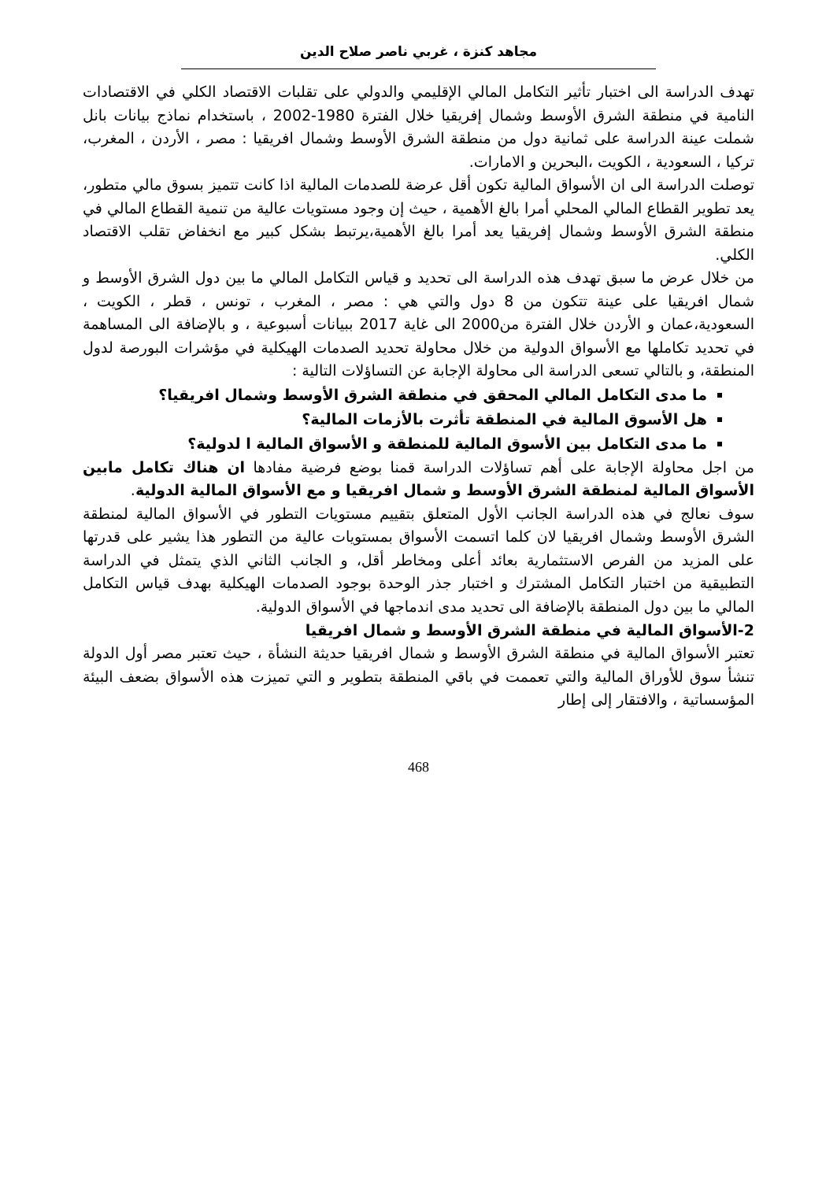مجاهد كنزة ، غربي ناصر صلاح الدين
تهدف الدراسة الى اختبار تأثير التكامل المالي الإقليمي والدولي على تقلبات الاقتصاد الكلي في الاقتصادات النامية في منطقة الشرق الأوسط وشمال إفريقيا خلال الفترة 1980-2002 ، باستخدام نماذج بيانات بانل شملت عينة الدراسة على ثمانية دول من منطقة الشرق الأوسط وشمال افريقيا : مصر ، الأردن ، المغرب، تركيا ، السعودية ، الكويت ،البحرين و الامارات.
توصلت الدراسة الى ان الأسواق المالية تكون أقل عرضة للصدمات المالية اذا كانت تتميز بسوق مالي متطور، يعد تطوير القطاع المالي المحلي أمرا بالغ الأهمية ، حيث إن وجود مستويات عالية من تنمية القطاع المالي في منطقة الشرق الأوسط وشمال إفريقيا يعد أمرا بالغ الأهمية،يرتبط بشكل كبير مع انخفاض تقلب الاقتصاد الكلي.
من خلال عرض ما سبق تهدف هذه الدراسة الى تحديد و قياس التكامل المالي ما بين دول الشرق الأوسط و شمال افريقيا على عينة تتكون من 8 دول والتي هي : مصر ، المغرب ، تونس ، قطر ، الكويت ، السعودية،عمان و الأردن خلال الفترة من2000 الى غاية 2017 ببيانات أسبوعية ، و بالإضافة الى المساهمة في تحديد تكاملها مع الأسواق الدولية من خلال محاولة تحديد الصدمات الهيكلية في مؤشرات البورصة لدول المنطقة، و بالتالي تسعى الدراسة الى محاولة الإجابة عن التساؤلات التالية :
ما مدى التكامل المالي المحقق في منطقة الشرق الأوسط وشمال افريقيا؟
هل الأسوق المالية في المنطقة تأثرت بالأزمات المالية؟
ما مدى التكامل بين الأسوق المالية للمنطقة و الأسواق المالية ا لدولية؟
من اجل محاولة الإجابة على أهم تساؤلات الدراسة قمنا بوضع فرضية مفادها ان هناك تكامل مابين الأسواق المالية لمنطقة الشرق الأوسط و شمال افريقيا و مع الأسواق المالية الدولية.
سوف نعالج في هذه الدراسة الجانب الأول المتعلق بتقييم مستويات التطور في الأسواق المالية لمنطقة الشرق الأوسط وشمال افريقيا لان كلما اتسمت الأسواق بمستويات عالية من التطور هذا يشير على قدرتها على المزيد من الفرص الاستثمارية بعائد أعلى ومخاطر أقل، و الجانب الثاني الذي يتمثل في الدراسة التطبيقية من اختبار التكامل المشترك و اختبار جذر الوحدة بوجود الصدمات الهيكلية بهدف قياس التكامل المالي ما بين دول المنطقة بالإضافة الى تحديد مدى اندماجها في الأسواق الدولية.
2-الأسواق المالية في منطقة الشرق الأوسط و شمال افريقيا
تعتبر الأسواق المالية في منطقة الشرق الأوسط و شمال افريقيا حديثة النشأة ، حيث تعتبر مصر أول الدولة تنشأ سوق للأوراق المالية والتي تعممت في باقي المنطقة بتطوير و التي تميزت هذه الأسواق بضعف البيئة المؤسساتية ، والافتقار إلى إطار
468